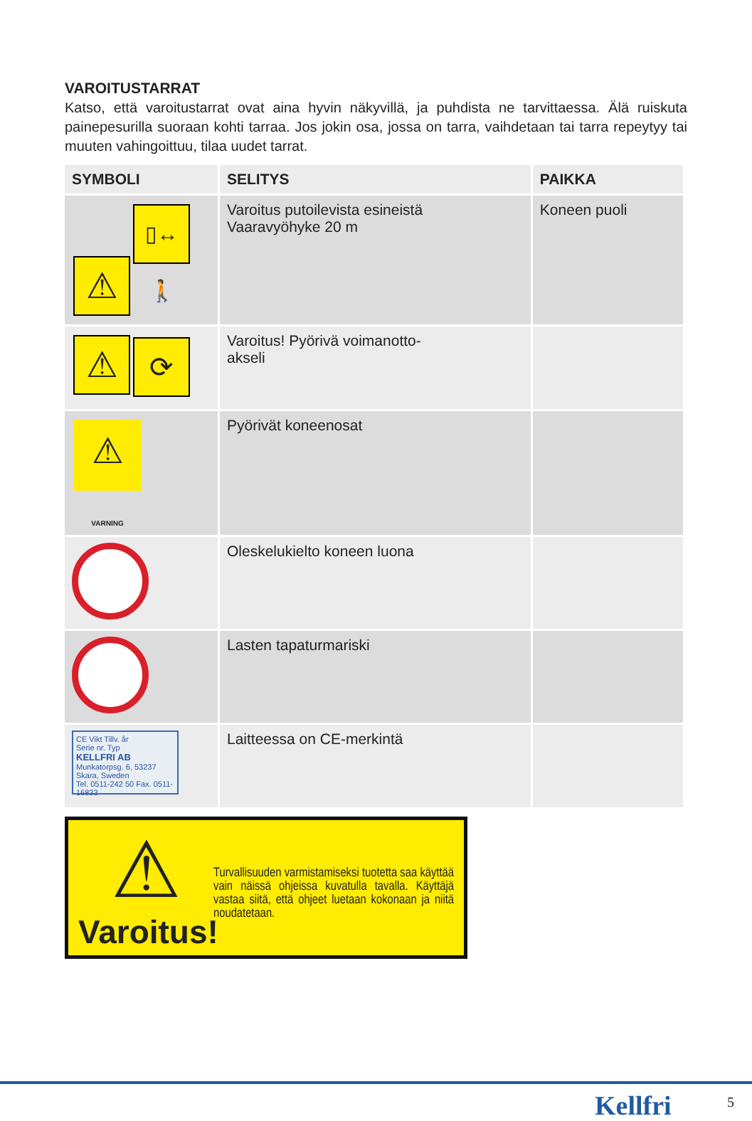VAROITUSTARRAT
Katso, että varoitustarrat ovat aina hyvin näkyvillä, ja puhdista ne tarvittaessa. Älä ruiskuta painepesurilla suoraan kohti tarraa. Jos jokin osa, jossa on tarra, vaihdetaan tai tarra repeytyy tai muuten vahingoittuu, tilaa uudet tarrat.
| SYMBOLI | SELITYS | PAIKKA |
| --- | --- | --- |
| ⚠ ▯↔🚶 | Varoitus putoilevista esineistä Vaaravyöhyke 20 m | Koneen puoli |
| ⚠ ⟳ | Varoitus! Pyörivä voimanotto- akseli | |
| ⚠ VARNING | Pyörivät koneenosat | |
| | Oleskelukielto koneen luona | |
| | Lasten tapaturmariski | |
| CE Vikt Tillv. år Serie nr. Typ KELLFRI AB Munkatorpsg. 6, 53237 Skara, Sweden Tel. 0511-242 50 Fax. 0511-16833 | Laitteessa on CE-merkintä | |
⚠
Varoitus!
Turvallisuuden varmistamiseksi tuotetta saa käyttää vain näissä ohjeissa kuvatulla tavalla. Käyttäjä vastaa siitä, että ohjeet luetaan kokonaan ja niitä noudatetaan.
Kellfri 5